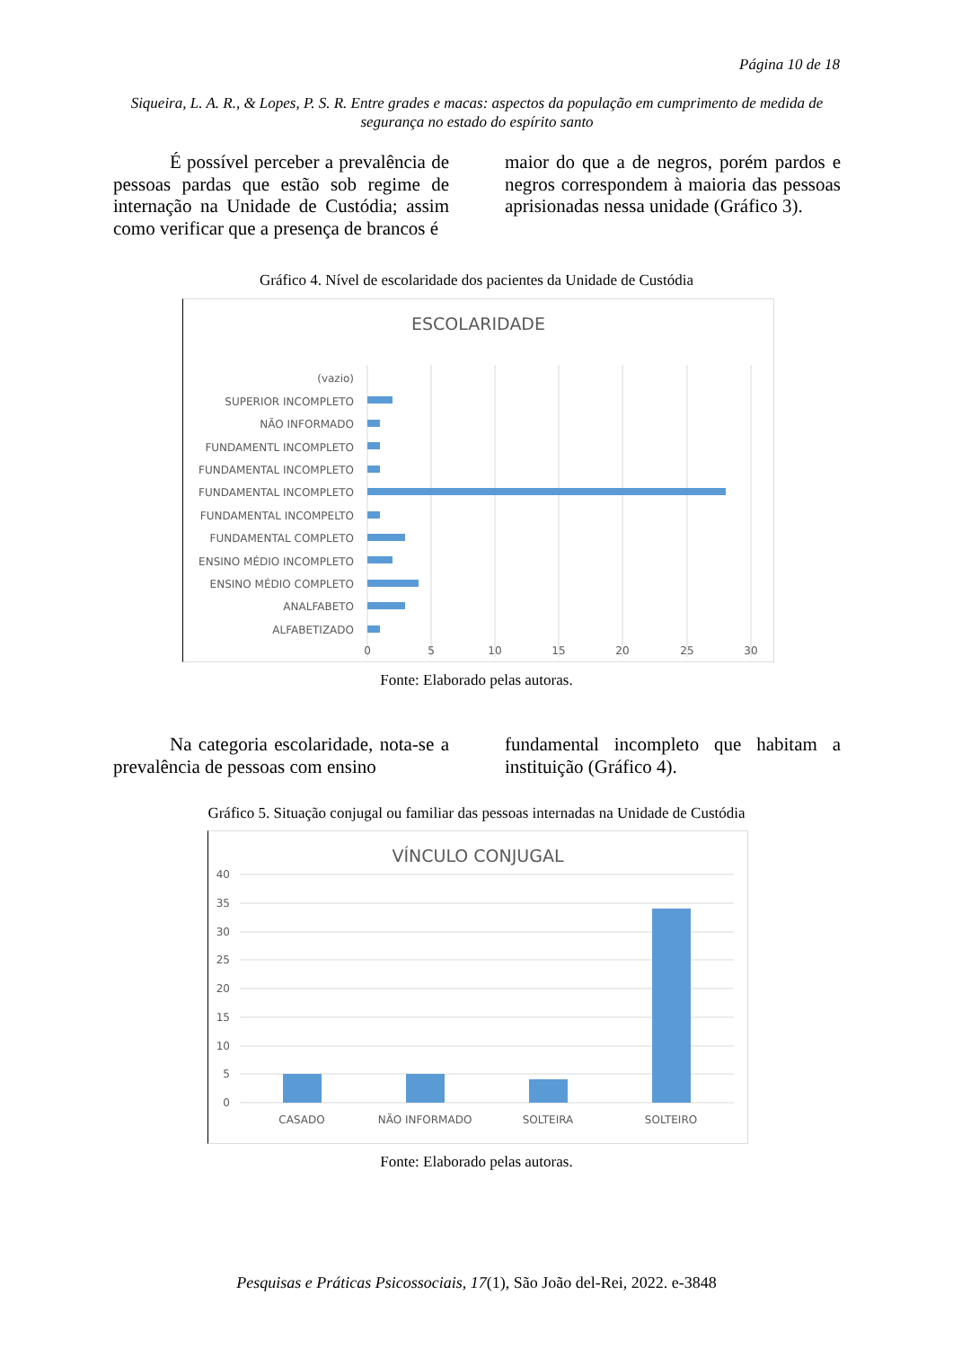Página 10 de 18
Siqueira, L. A. R., & Lopes, P. S. R. Entre grades e macas: aspectos da população em cumprimento de medida de segurança no estado do espírito santo
É possível perceber a prevalência de pessoas pardas que estão sob regime de internação na Unidade de Custódia; assim como verificar que a presença de brancos é
maior do que a de negros, porém pardos e negros correspondem à maioria das pessoas aprisionadas nessa unidade (Gráfico 3).
Gráfico 4. Nível de escolaridade dos pacientes da Unidade de Custódia
ESCOLARIDADE
(vazio)
SUPERIOR INCOMPLETO
NÃO INFORMADO
FUNDAMENTL INCOMPLETO
FUNDAMENTAL INCOMPLETO
FUNDAMENTAL INCOMPLETO
FUNDAMENTAL INCOMPELTO
FUNDAMENTAL COMPLETO
ENSINO MÉDIO INCOMPLETO
ENSINO MÉDIO COMPLETO
ANALFABETO
ALFABETIZADO
0
5
10
15
20
25
30
Fonte: Elaborado pelas autoras.
Na categoria escolaridade, nota-se a prevalência de pessoas com ensino
fundamental incompleto que habitam a instituição (Gráfico 4).
Gráfico 5. Situação conjugal ou familiar das pessoas internadas na Unidade de Custódia
VÍNCULO CONJUGAL
40
35
30
25
20
15
10
5
0
CASADO
NÃO INFORMADO
SOLTEIRA
SOLTEIRO
Fonte: Elaborado pelas autoras.
Pesquisas e Práticas Psicossociais, 17(1), São João del-Rei, 2022. e-3848